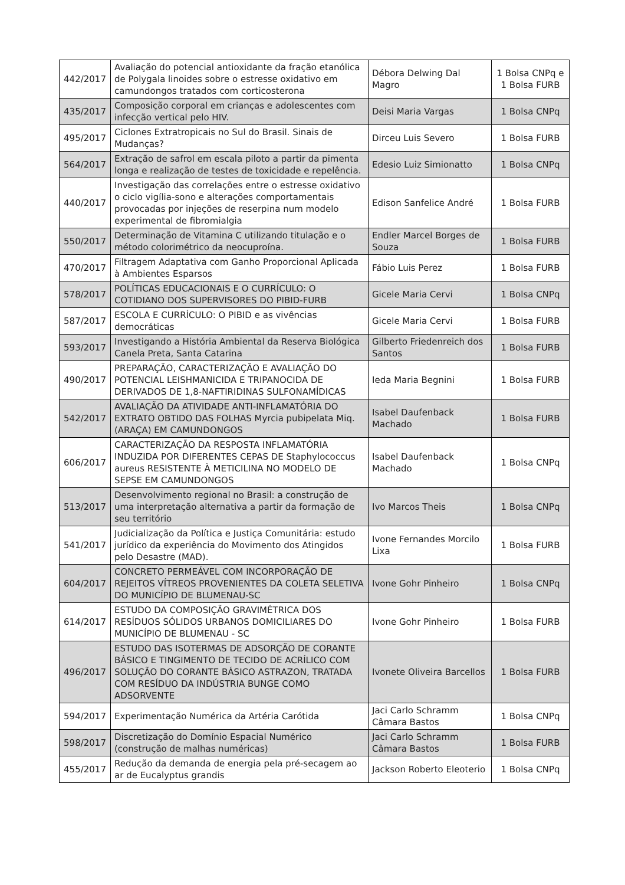| 442/2017 | Avaliação do potencial antioxidante da fração etanólica de Polygala linoides sobre o estresse oxidativo em camundongos tratados com corticosterona | Débora Delwing Dal Magro | 1 Bolsa CNPq e 1 Bolsa FURB |
| 435/2017 | Composição corporal em crianças e adolescentes com infecção vertical pelo HIV. | Deisi Maria Vargas | 1 Bolsa CNPq |
| 495/2017 | Ciclones Extratropicais no Sul do Brasil. Sinais de Mudanças? | Dirceu Luis Severo | 1 Bolsa FURB |
| 564/2017 | Extração de safrol em escala piloto a partir da pimenta longa e realização de testes de toxicidade e repelência. | Edesio Luiz Simionatto | 1 Bolsa CNPq |
| 440/2017 | Investigação das correlações entre o estresse oxidativo o ciclo vigília-sono e alterações comportamentais provocadas por injeções de reserpina num modelo experimental de fibromialgia | Edison Sanfelice André | 1 Bolsa FURB |
| 550/2017 | Determinação de Vitamina C utilizando titulação e o método colorimétrico da neocuproína. | Endler Marcel Borges de Souza | 1 Bolsa FURB |
| 470/2017 | Filtragem Adaptativa com Ganho Proporcional Aplicada à Ambientes Esparsos | Fábio Luis Perez | 1 Bolsa FURB |
| 578/2017 | POLÍTICAS EDUCACIONAIS E O CURRÍCULO: O COTIDIANO DOS SUPERVISORES DO PIBID-FURB | Gicele Maria Cervi | 1 Bolsa CNPq |
| 587/2017 | ESCOLA E CURRÍCULO: O PIBID e as vivências democráticas | Gicele Maria Cervi | 1 Bolsa FURB |
| 593/2017 | Investigando a História Ambiental da Reserva Biológica Canela Preta, Santa Catarina | Gilberto Friedenreich dos Santos | 1 Bolsa FURB |
| 490/2017 | PREPARAÇÃO, CARACTERIZAÇÃO E AVALIAÇÃO DO POTENCIAL LEISHMANICIDA E TRIPANOCIDA DE DERIVADOS DE 1,8-NAFTIRIDINAS SULFONAMÍDICAS | Ieda Maria Begnini | 1 Bolsa FURB |
| 542/2017 | AVALIAÇÃO DA ATIVIDADE ANTI-INFLAMATÓRIA DO EXTRATO OBTIDO DAS FOLHAS Myrcia pubipelata Miq. (ARAÇA) EM CAMUNDONGOS | Isabel Daufenback Machado | 1 Bolsa FURB |
| 606/2017 | CARACTERIZAÇÃO DA RESPOSTA INFLAMATÓRIA INDUZIDA POR DIFERENTES CEPAS DE Staphylococcus aureus RESISTENTE À METICILINA NO MODELO DE SEPSE EM CAMUNDONGOS | Isabel Daufenback Machado | 1 Bolsa CNPq |
| 513/2017 | Desenvolvimento regional no Brasil: a construção de uma interpretação alternativa a partir da formação de seu território | Ivo Marcos Theis | 1 Bolsa CNPq |
| 541/2017 | Judicialização da Política e Justiça Comunitária: estudo jurídico da experiência do Movimento dos Atingidos pelo Desastre (MAD). | Ivone Fernandes Morcilo Lixa | 1 Bolsa FURB |
| 604/2017 | CONCRETO PERMEÁVEL COM INCORPORAÇÃO DE REJEITOS VÍTREOS PROVENIENTES DA COLETA SELETIVA DO MUNICÍPIO DE BLUMENAU-SC | Ivone Gohr Pinheiro | 1 Bolsa CNPq |
| 614/2017 | ESTUDO DA COMPOSIÇÃO GRAVIMÉTRICA DOS RESÍDUOS SÓLIDOS URBANOS DOMICILIARES DO MUNICÍPIO DE BLUMENAU - SC | Ivone Gohr Pinheiro | 1 Bolsa FURB |
| 496/2017 | ESTUDO DAS ISOTERMAS DE ADSORÇÃO DE CORANTE BÁSICO E TINGIMENTO DE TECIDO DE ACRÍLICO COM SOLUÇÃO DO CORANTE BÁSICO ASTRAZON, TRATADA COM RESÍDUO DA INDÚSTRIA BUNGE COMO ADSORVENTE | Ivonete Oliveira Barcellos | 1 Bolsa FURB |
| 594/2017 | Experimentação Numérica da Artéria Carótida | Jaci Carlo Schramm Câmara Bastos | 1 Bolsa CNPq |
| 598/2017 | Discretização do Domínio Espacial Numérico (construção de malhas numéricas) | Jaci Carlo Schramm Câmara Bastos | 1 Bolsa FURB |
| 455/2017 | Redução da demanda de energia pela pré-secagem ao ar de Eucalyptus grandis | Jackson Roberto Eleoterio | 1 Bolsa CNPq |